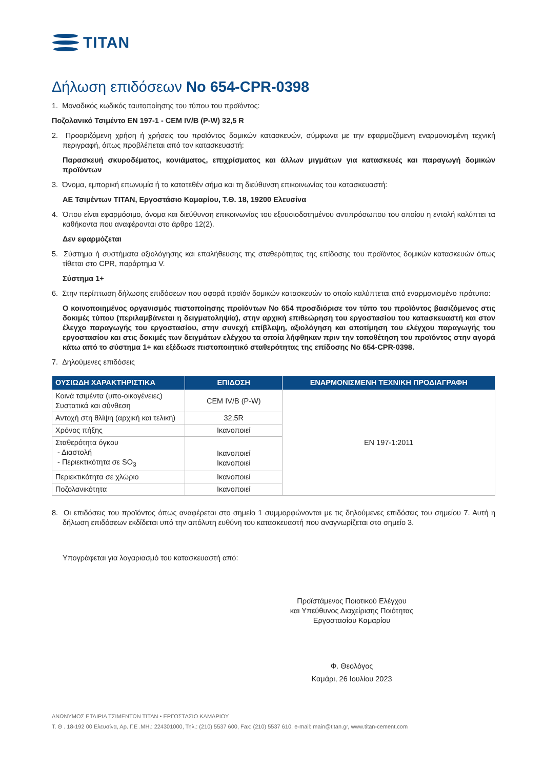TITAN
Δήλωση επιδόσεων No 654-CPR-0398
1. Μοναδικός κωδικός ταυτοποίησης του τύπου του προϊόντος:
Ποζολανικό Τσιμέντο EN 197-1 - CEM IV/B (P-W) 32,5 R
2. Προοριζόμενη χρήση ή χρήσεις του προϊόντος δομικών κατασκευών, σύμφωνα με την εφαρμοζόμενη εναρμονισμένη τεχνική περιγραφή, όπως προβλέπεται από τον κατασκευαστή:
Παρασκευή σκυροδέματος, κονιάματος, επιχρίσματος και άλλων μιγμάτων για κατασκευές και παραγωγή δομικών προϊόντων
3. Όνομα, εμπορική επωνυμία ή το κατατεθέν σήμα και τη διεύθυνση επικοινωνίας του κατασκευαστή:
ΑΕ Τσιμέντων TITAN, Εργοστάσιο Καμαρίου, Τ.Θ. 18, 19200 Ελευσίνα
4. Όπου είναι εφαρμόσιμο, όνομα και διεύθυνση επικοινωνίας του εξουσιοδοτημένου αντιπρόσωπου του οποίου η εντολή καλύπτει τα καθήκοντα που αναφέρονται στο άρθρο 12(2).
Δεν εφαρμόζεται
5. Σύστημα ή συστήματα αξιολόγησης και επαλήθευσης της σταθερότητας της επίδοσης του προϊόντος δομικών κατασκευών όπως τίθεται στο CPR, παράρτημα V.
Σύστημα 1+
6. Στην περίπτωση δήλωσης επιδόσεων που αφορά προϊόν δομικών κατασκευών το οποίο καλύπτεται από εναρμονισμένο πρότυπο:
Ο κοινοποιημένος οργανισμός πιστοποίησης προϊόντων No 654 προσδιόρισε τον τύπο του προϊόντος βασιζόμενος στις δοκιμές τύπου (περιλαμβάνεται η δειγματοληψία), στην αρχική επιθεώρηση του εργοστασίου του κατασκευαστή και στον έλεγχο παραγωγής του εργοστασίου, στην συνεχή επίβλεψη, αξιολόγηση και αποτίμηση του ελέγχου παραγωγής του εργοστασίου και στις δοκιμές των δειγμάτων ελέγχου τα οποία λήφθηκαν πριν την τοποθέτηση του προϊόντος στην αγορά κάτω από το σύστημα 1+ και εξέδωσε πιστοποιητικό σταθερότητας της επίδοσης No 654-CPR-0398.
7. Δηλούμενες επιδόσεις
| ΟΥΣΙΩΔΗ ΧΑΡΑΚΤΗΡΙΣΤΙΚΑ | ΕΠΙΔΟΣΗ | ΕΝΑΡΜΟΝΙΣΜΕΝΗ ΤΕΧΝΙΚΗ ΠΡΟΔΙΑΓΡΑΦΗ |
| --- | --- | --- |
| Κοινά τσιμέντα (υπο-οικογένειες) Συστατικά και σύνθεση | CEM IV/B (P-W) | EN 197-1:2011 |
| Αντοχή στη θλίψη (αρχική και τελική) | 32,5R | |
| Χρόνος πήξης | Ικανοποιεί | |
| Σταθερότητα όγκου - Διαστολή - Περιεκτικότητα σε SO<sub>3</sub> | Ικανοποιεί Ικανοποιεί | |
| Περιεκτικότητα σε χλώριο | Ικανοποιεί | |
| Ποζολανικότητα | Ικανοποιεί | |
8. Οι επιδόσεις του προϊόντος όπως αναφέρεται στο σημείο 1 συμμορφώνονται με τις δηλούμενες επιδόσεις του σημείου 7. Αυτή η δήλωση επιδόσεων εκδίδεται υπό την απόλυτη ευθύνη του κατασκευαστή που αναγνωρίζεται στο σημείο 3.
Υπογράφεται για λογαριασμό του κατασκευαστή από:
Προϊστάμενος Ποιοτικού Ελέγχου
και Υπεύθυνος Διαχείρισης Ποιότητας
Εργοστασίου Καμαρίου
Φ. Θεολόγος
Καμάρι, 26 Ιουλίου 2023
ΑΝΩΝΥΜΟΣ ΕΤΑΙΡΙΑ ΤΣΙΜΕΝΤΩΝ ΤΙΤΑΝ • ΕΡΓΟΣΤΑΣΙΟ ΚΑΜΑΡΙΟΥ
Τ. Θ . 18-192 00 Ελευσίνα, Αρ. Γ.Ε .ΜΗ.: 224301000, Τηλ.: (210) 5537 600, Fax: (210) 5537 610, e-mail: main@titan.gr, www.titan-cement.com